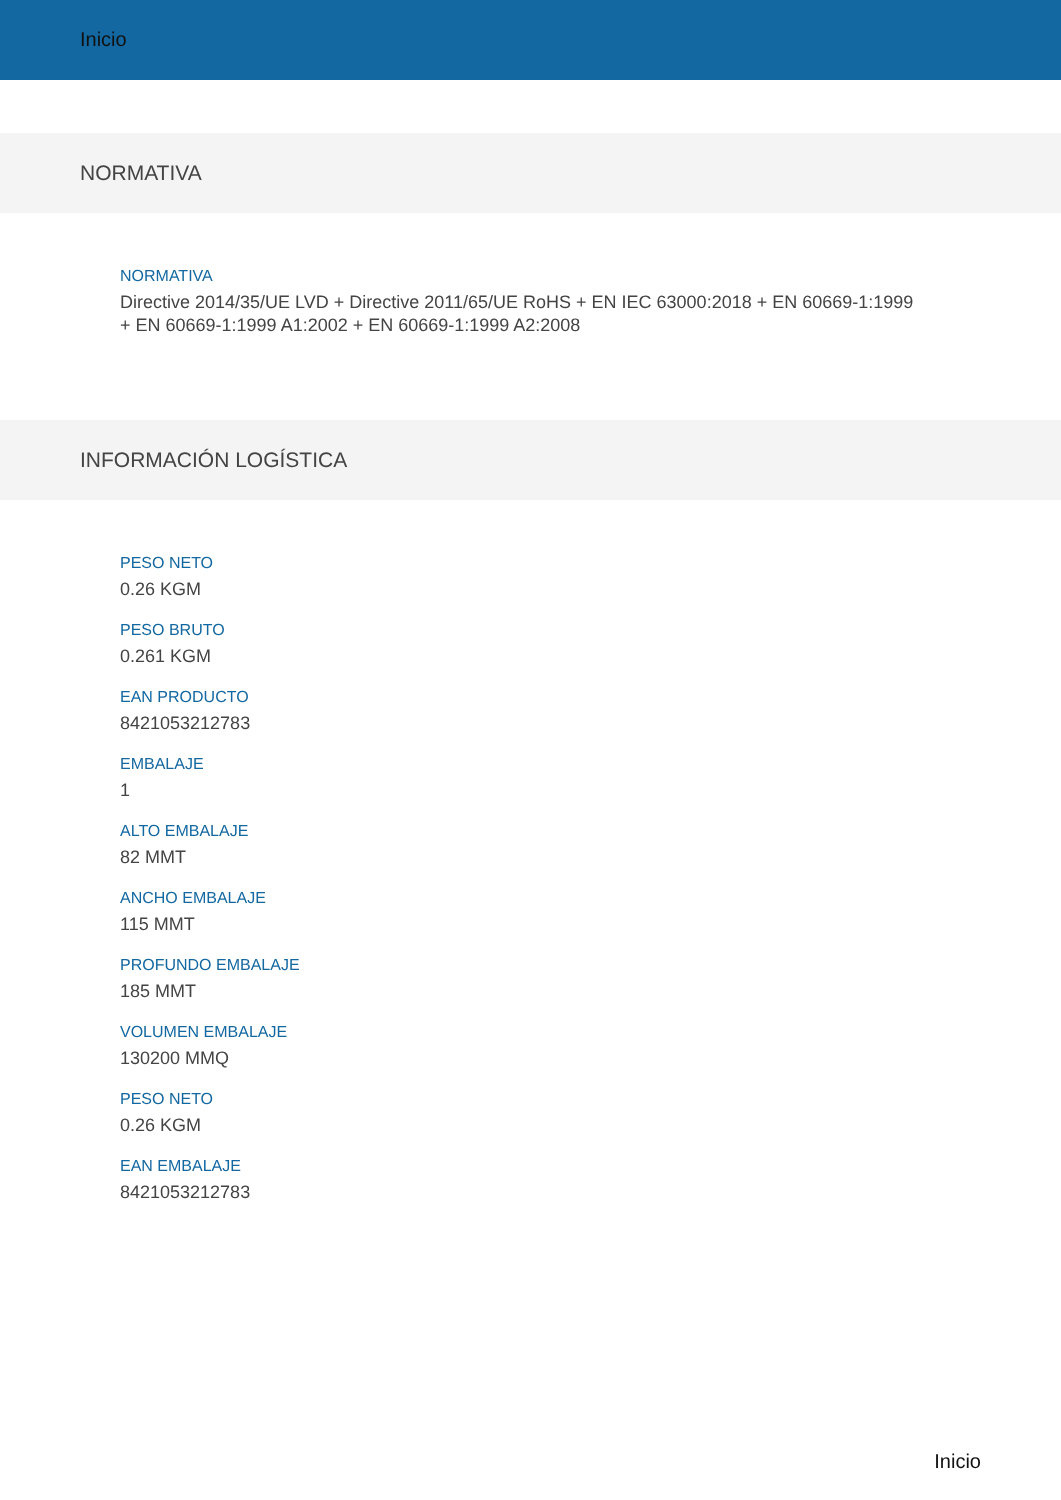Inicio
NORMATIVA
NORMATIVA
Directive 2014/35/UE LVD + Directive 2011/65/UE RoHS + EN IEC 63000:2018 + EN 60669-1:1999 + EN 60669-1:1999 A1:2002 + EN 60669-1:1999 A2:2008
INFORMACIÓN LOGÍSTICA
PESO NETO
0.26 KGM
PESO BRUTO
0.261 KGM
EAN PRODUCTO
8421053212783
EMBALAJE
1
ALTO EMBALAJE
82 MMT
ANCHO EMBALAJE
115 MMT
PROFUNDO EMBALAJE
185 MMT
VOLUMEN EMBALAJE
130200 MMQ
PESO NETO
0.26 KGM
EAN EMBALAJE
8421053212783
Inicio